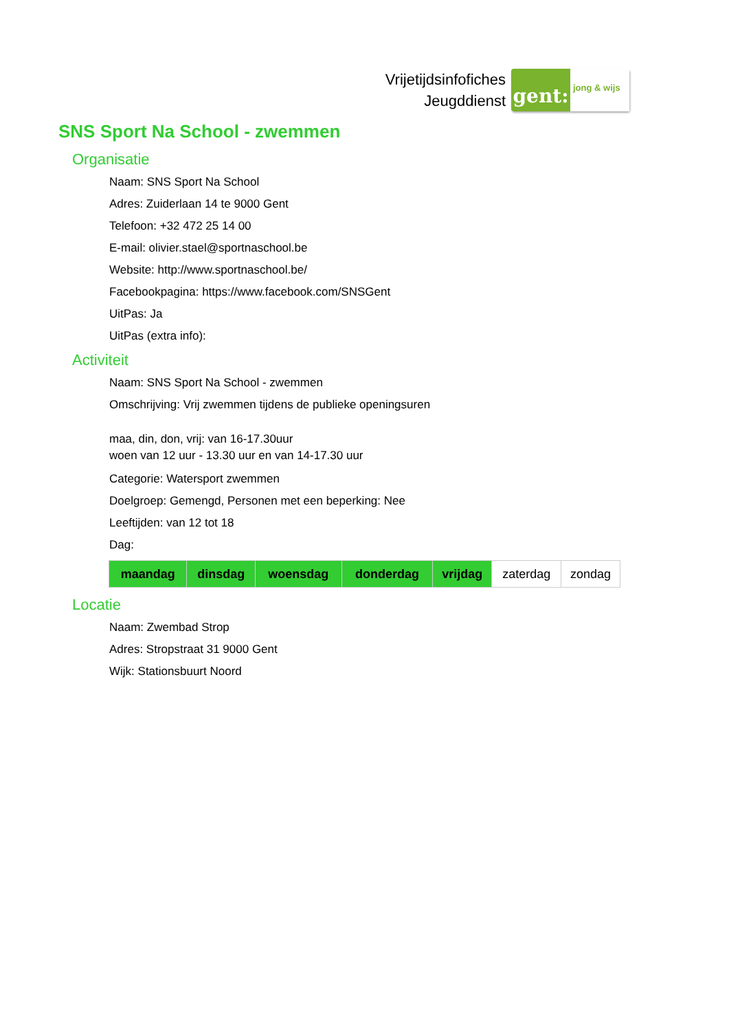Vrijetijdsinfofiches
Jeugddienst
gent:
jong & wijs
SNS Sport Na School - zwemmen
Organisatie
Naam: SNS Sport Na School
Adres: Zuiderlaan 14 te 9000 Gent
Telefoon: +32 472 25 14 00
E-mail: olivier.stael@sportnaschool.be
Website: http://www.sportnaschool.be/
Facebookpagina: https://www.facebook.com/SNSGent
UitPas: Ja
UitPas (extra info):
Activiteit
Naam: SNS Sport Na School - zwemmen
Omschrijving: Vrij zwemmen tijdens de publieke openingsuren
maa, din, don, vrij: van 16-17.30uur
woen van 12 uur - 13.30 uur en van 14-17.30 uur
Categorie: Watersport zwemmen
Doelgroep: Gemengd, Personen met een beperking: Nee
Leeftijden: van 12 tot 18
Dag:
| maandag | dinsdag | woensdag | donderdag | vrijdag | zaterdag | zondag |
Locatie
Naam: Zwembad Strop
Adres: Stropstraat 31 9000 Gent
Wijk: Stationsbuurt Noord